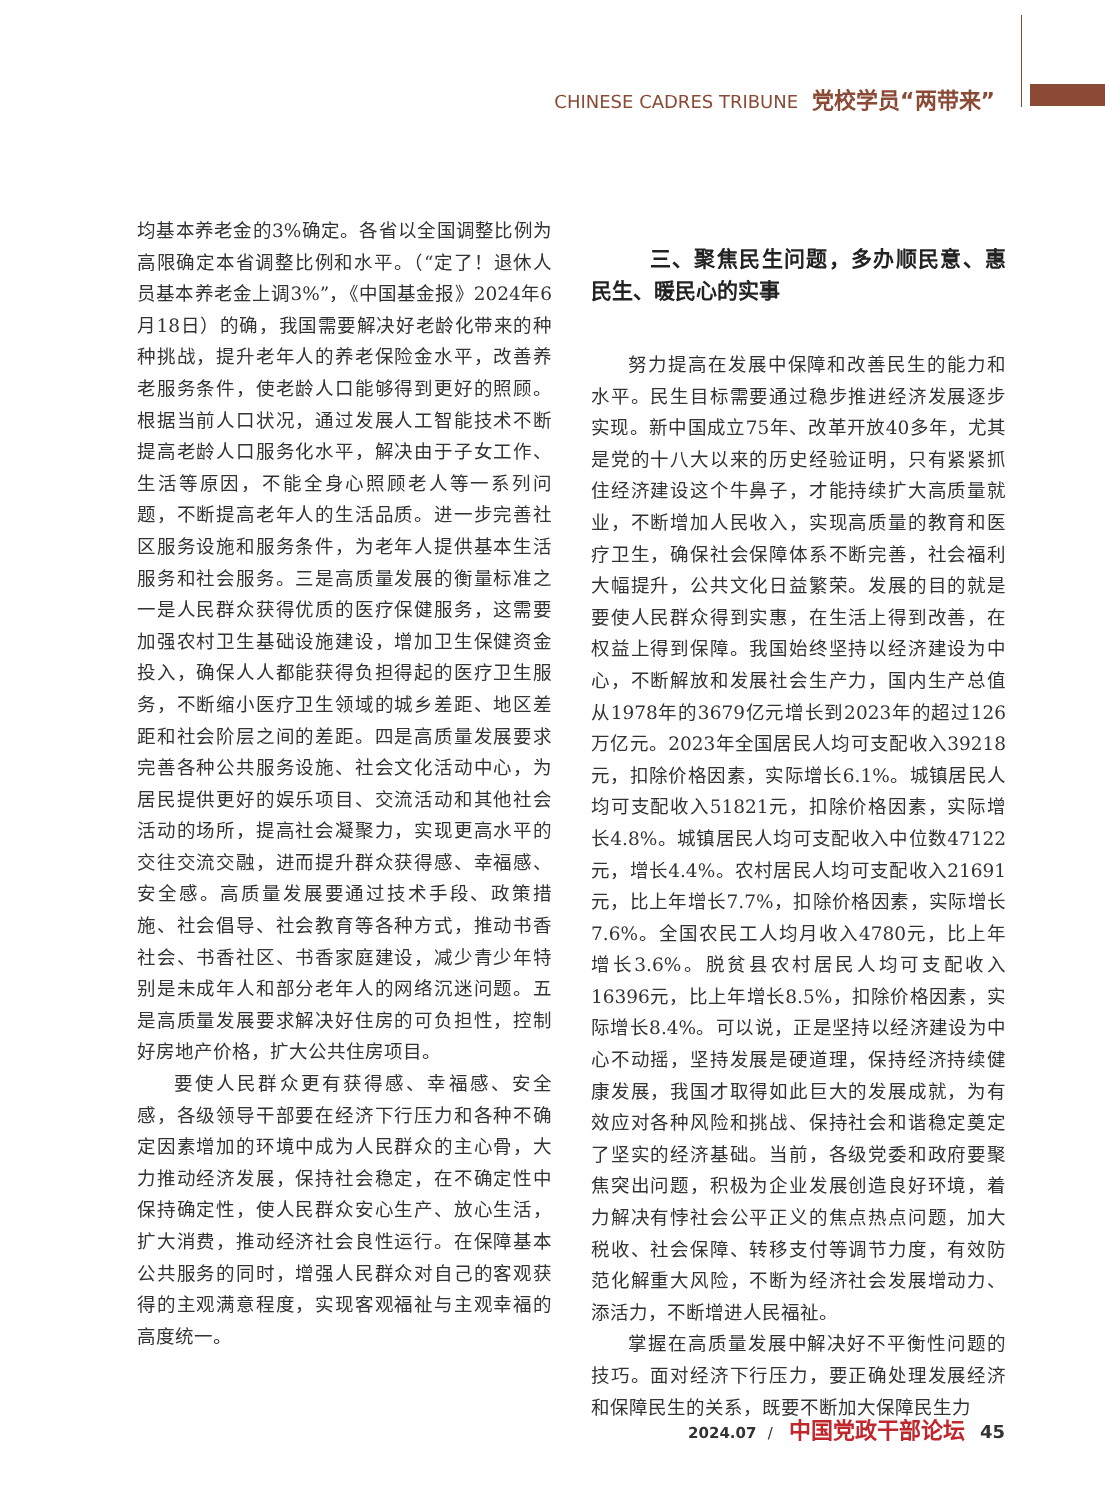CHINESE CADRES TRIBUNE 党校学员“两带来”
均基本养老金的3%确定。各省以全国调整比例为高限确定本省调整比例和水平。（“定了！退休人员基本养老金上调3%”，《中国基金报》2024年6月18日）的确，我国需要解决好老龄化带来的种种挑战，提升老年人的养老保险金水平，改善养老服务条件，使老龄人口能够得到更好的照顾。根据当前人口状况，通过发展人工智能技术不断提高老龄人口服务化水平，解决由于子女工作、生活等原因，不能全身心照顾老人等一系列问题，不断提高老年人的生活品质。进一步完善社区服务设施和服务条件，为老年人提供基本生活服务和社会服务。三是高质量发展的衡量标准之一是人民群众获得优质的医疗保健服务，这需要加强农村卫生基础设施建设，增加卫生保健资金投入，确保人人都能获得负担得起的医疗卫生服务，不断缩小医疗卫生领域的城乡差距、地区差距和社会阶层之间的差距。四是高质量发展要求完善各种公共服务设施、社会文化活动中心，为居民提供更好的娱乐项目、交流活动和其他社会活动的场所，提高社会凝聚力，实现更高水平的交往交流交融，进而提升群众获得感、幸福感、安全感。高质量发展要通过技术手段、政策措施、社会倡导、社会教育等各种方式，推动书香社会、书香社区、书香家庭建设，减少青少年特别是未成年人和部分老年人的网络沉迷问题。五是高质量发展要求解决好住房的可负担性，控制好房地产价格，扩大公共住房项目。
要使人民群众更有获得感、幸福感、安全感，各级领导干部要在经济下行压力和各种不确定因素增加的环境中成为人民群众的主心骨，大力推动经济发展，保持社会稳定，在不确定性中保持确定性，使人民群众安心生产、放心生活，扩大消费，推动经济社会良性运行。在保障基本公共服务的同时，增强人民群众对自己的客观获得的主观满意程度，实现客观福祉与主观幸福的高度统一。
三、聚焦民生问题，多办顺民意、惠民生、暖民心的实事
努力提高在发展中保障和改善民生的能力和水平。民生目标需要通过稳步推进经济发展逐步实现。新中国成立75年、改革开放40多年，尤其是党的十八大以来的历史经验证明，只有紧紧抓住经济建设这个牛鼻子，才能持续扩大高质量就业，不断增加人民收入，实现高质量的教育和医疗卫生，确保社会保障体系不断完善，社会福利大幅提升，公共文化日益繁荣。发展的目的就是要使人民群众得到实惠，在生活上得到改善，在权益上得到保障。我国始终坚持以经济建设为中心，不断解放和发展社会生产力，国内生产总值从1978年的3679亿元增长到2023年的超过126万亿元。2023年全国居民人均可支配收入39218元，扣除价格因素，实际增长6.1%。城镇居民人均可支配收入51821元，扣除价格因素，实际增长4.8%。城镇居民人均可支配收入中位数47122元，增长4.4%。农村居民人均可支配收入21691元，比上年增长7.7%，扣除价格因素，实际增长7.6%。全国农民工人均月收入4780元，比上年增长3.6%。脱贫县农村居民人均可支配收入16396元，比上年增长8.5%，扣除价格因素，实际增长8.4%。可以说，正是坚持以经济建设为中心不动摇，坚持发展是硬道理，保持经济持续健康发展，我国才取得如此巨大的发展成就，为有效应对各种风险和挑战、保持社会和谐稳定奠定了坚实的经济基础。当前，各级党委和政府要聚焦突出问题，积极为企业发展创造良好环境，着力解决有悖社会公平正义的焦点热点问题，加大税收、社会保障、转移支付等调节力度，有效防范化解重大风险，不断为经济社会发展增动力、添活力，不断增进人民福祉。
掌握在高质量发展中解决好不平衡性问题的技巧。面对经济下行压力，要正确处理发展经济和保障民生的关系，既要不断加大保障民生力
2024.07 / 中国党政干部论坛 45